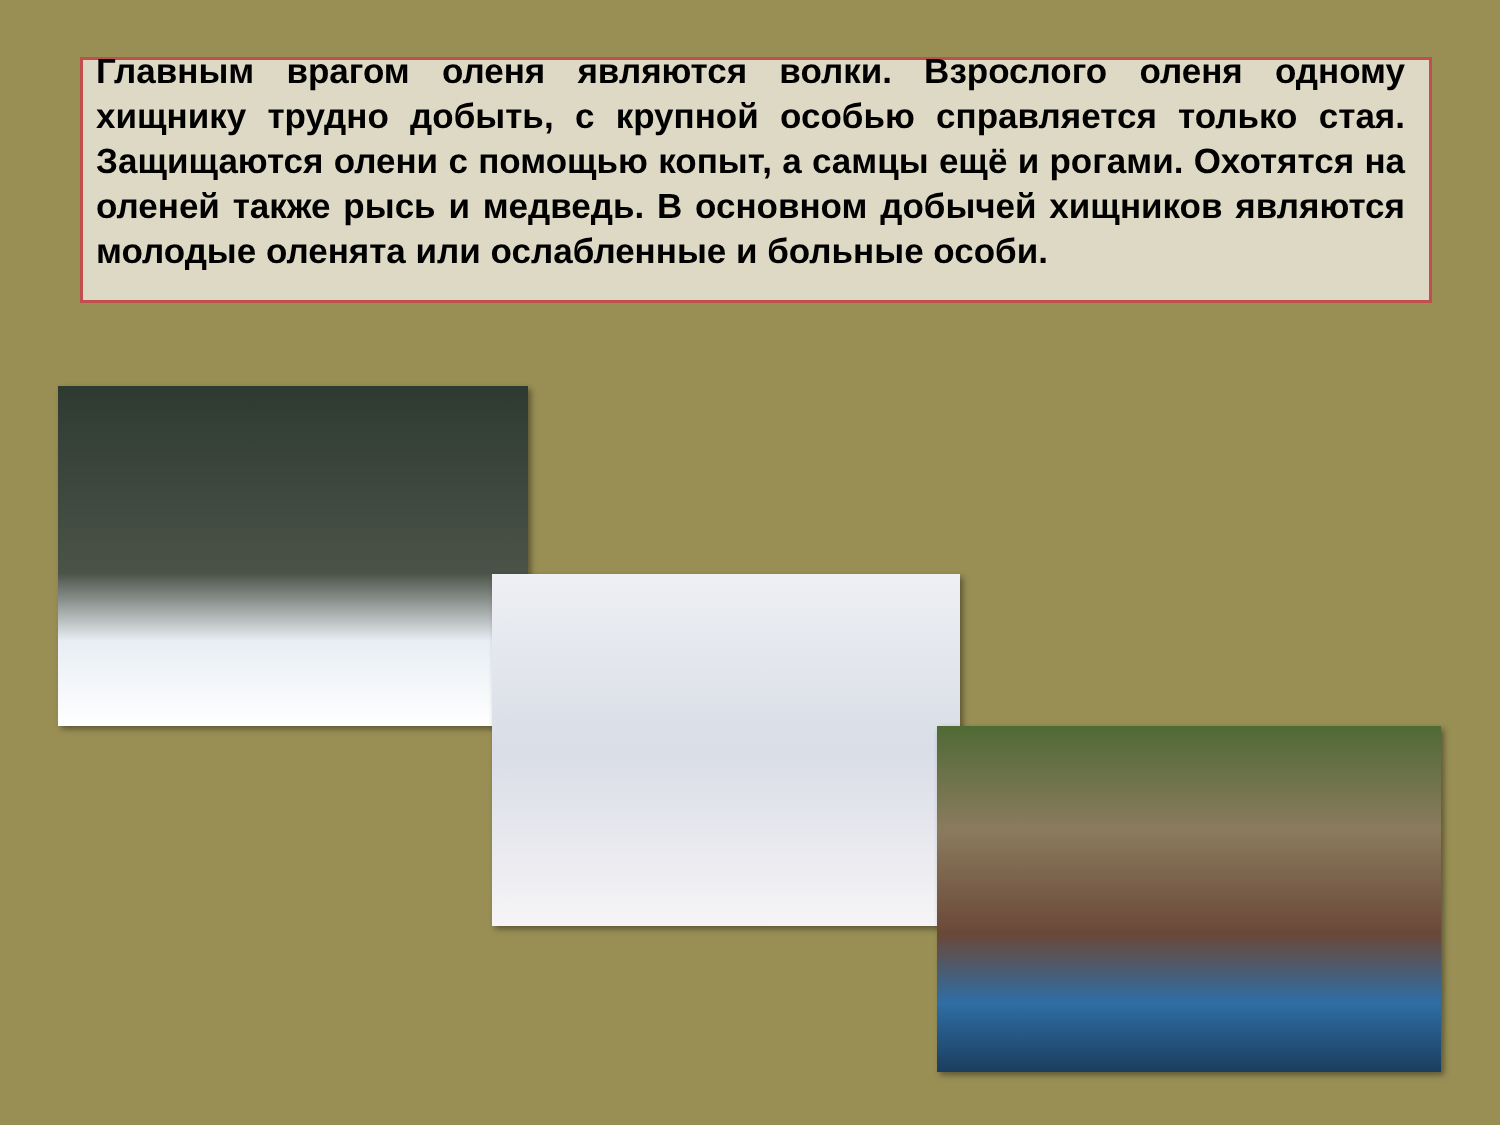Главным врагом оленя являются волки. Взрослого оленя одному хищнику трудно добыть, с крупной особью справляется только стая. Защищаются олени с помощью копыт, а самцы ещё и рогами. Охотятся на оленей также рысь и медведь. В основном добычей хищников являются молодые оленята или ослабленные и больные особи.